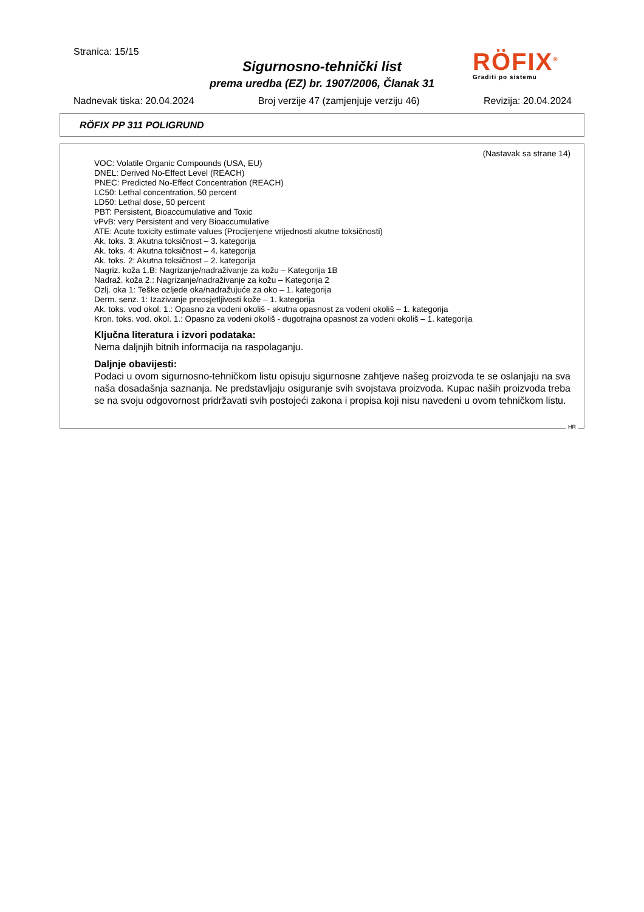Stranica: 15/15
Sigurnosno-tehnički list
prema uredba (EZ) br. 1907/2006, Članak 31
RÖFIX<sup>®</sup>
Graditi po sistemu
Nadnevak tiska: 20.04.2024 Broj verzije 47 (zamjenjuje verziju 46) Revizija: 20.04.2024
RÖFIX PP 311 POLIGRUND
(Nastavak sa strane 14)
VOC: Volatile Organic Compounds (USA, EU)
DNEL: Derived No-Effect Level (REACH)
PNEC: Predicted No-Effect Concentration (REACH)
LC50: Lethal concentration, 50 percent
LD50: Lethal dose, 50 percent
PBT: Persistent, Bioaccumulative and Toxic
vPvB: very Persistent and very Bioaccumulative
ATE: Acute toxicity estimate values (Procijenjene vrijednosti akutne toksičnosti)
Ak. toks. 3: Akutna toksičnost – 3. kategorija
Ak. toks. 4: Akutna toksičnost – 4. kategorija
Ak. toks. 2: Akutna toksičnost – 2. kategorija
Nagriz. koža 1.B: Nagrizanje/nadraživanje za kožu – Kategorija 1B
Nadraž. koža 2.: Nagrizanje/nadraživanje za kožu – Kategorija 2
Ozlj. oka 1: Teške ozljede oka/nadražujuće za oko – 1. kategorija
Derm. senz. 1: Izazivanje preosjetljivosti kože – 1. kategorija
Ak. toks. vod okol. 1.: Opasno za vodeni okoliš - akutna opasnost za vodeni okoliš – 1. kategorija
Kron. toks. vod. okol. 1.: Opasno za vodeni okoliš - dugotrajna opasnost za vodeni okoliš – 1. kategorija
Ključna literatura i izvori podataka:
Nema daljnjih bitnih informacija na raspolaganju.
Daljnje obavijesti:
Podaci u ovom sigurnosno-tehničkom listu opisuju sigurnosne zahtjeve našeg proizvoda te se oslanjaju na sva naša dosadašnja saznanja. Ne predstavljaju osiguranje svih svojstava proizvoda. Kupac naših proizvoda treba se na svoju odgovornost pridržavati svih postojeći zakona i propisa koji nisu navedeni u ovom tehničkom listu.
HR